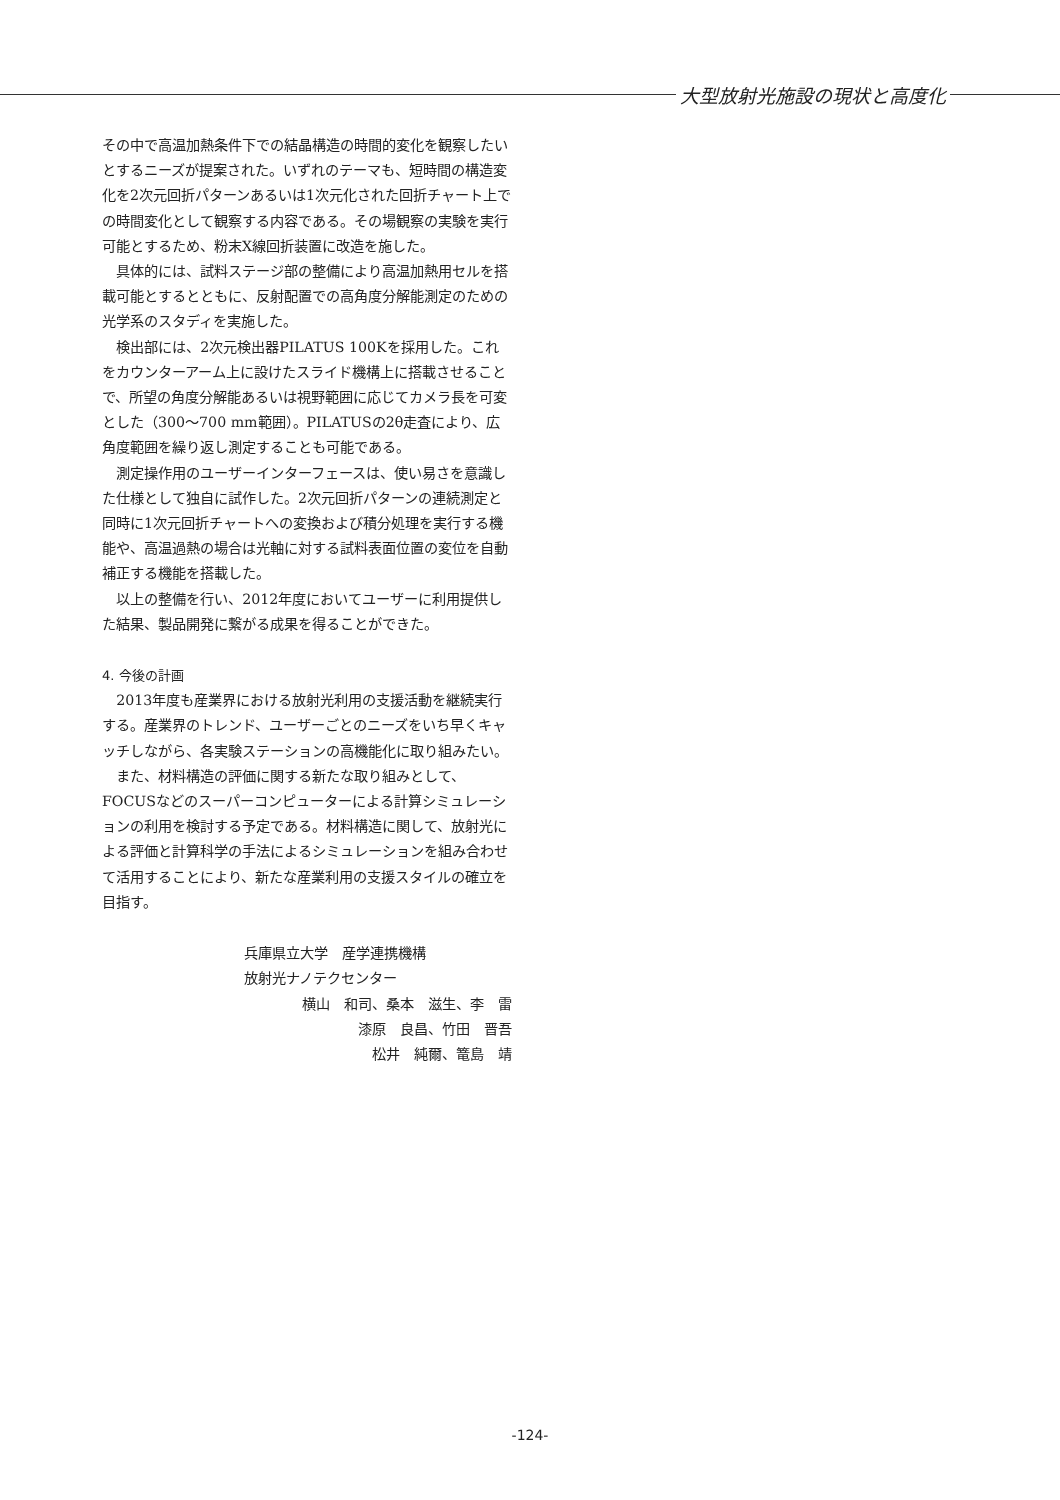大型放射光施設の現状と高度化
その中で高温加熱条件下での結晶構造の時間的変化を観察したいとするニーズが提案された。いずれのテーマも、短時間の構造変化を2次元回折パターンあるいは1次元化された回折チャート上での時間変化として観察する内容である。その場観察の実験を実行可能とするため、粉末X線回折装置に改造を施した。
具体的には、試料ステージ部の整備により高温加熱用セルを搭載可能とするとともに、反射配置での高角度分解能測定のための光学系のスタディを実施した。
検出部には、2次元検出器PILATUS 100Kを採用した。これをカウンターアーム上に設けたスライド機構上に搭載させることで、所望の角度分解能あるいは視野範囲に応じてカメラ長を可変とした（300～700 mm範囲）。PILATUSの2θ走査により、広角度範囲を繰り返し測定することも可能である。
測定操作用のユーザーインターフェースは、使い易さを意識した仕様として独自に試作した。2次元回折パターンの連続測定と同時に1次元回折チャートへの変換および積分処理を実行する機能や、高温過熱の場合は光軸に対する試料表面位置の変位を自動補正する機能を搭載した。
以上の整備を行い、2012年度においてユーザーに利用提供した結果、製品開発に繋がる成果を得ることができた。
4. 今後の計画
2013年度も産業界における放射光利用の支援活動を継続実行する。産業界のトレンド、ユーザーごとのニーズをいち早くキャッチしながら、各実験ステーションの高機能化に取り組みたい。
また、材料構造の評価に関する新たな取り組みとして、FOCUSなどのスーパーコンピューターによる計算シミュレーションの利用を検討する予定である。材料構造に関して、放射光による評価と計算科学の手法によるシミュレーションを組み合わせて活用することにより、新たな産業利用の支援スタイルの確立を目指す。
兵庫県立大学　産学連携機構
放射光ナノテクセンター
横山　和司、桑本　滋生、李　雷
漆原　良昌、竹田　晋吾
松井　純爾、篭島　靖
-124-